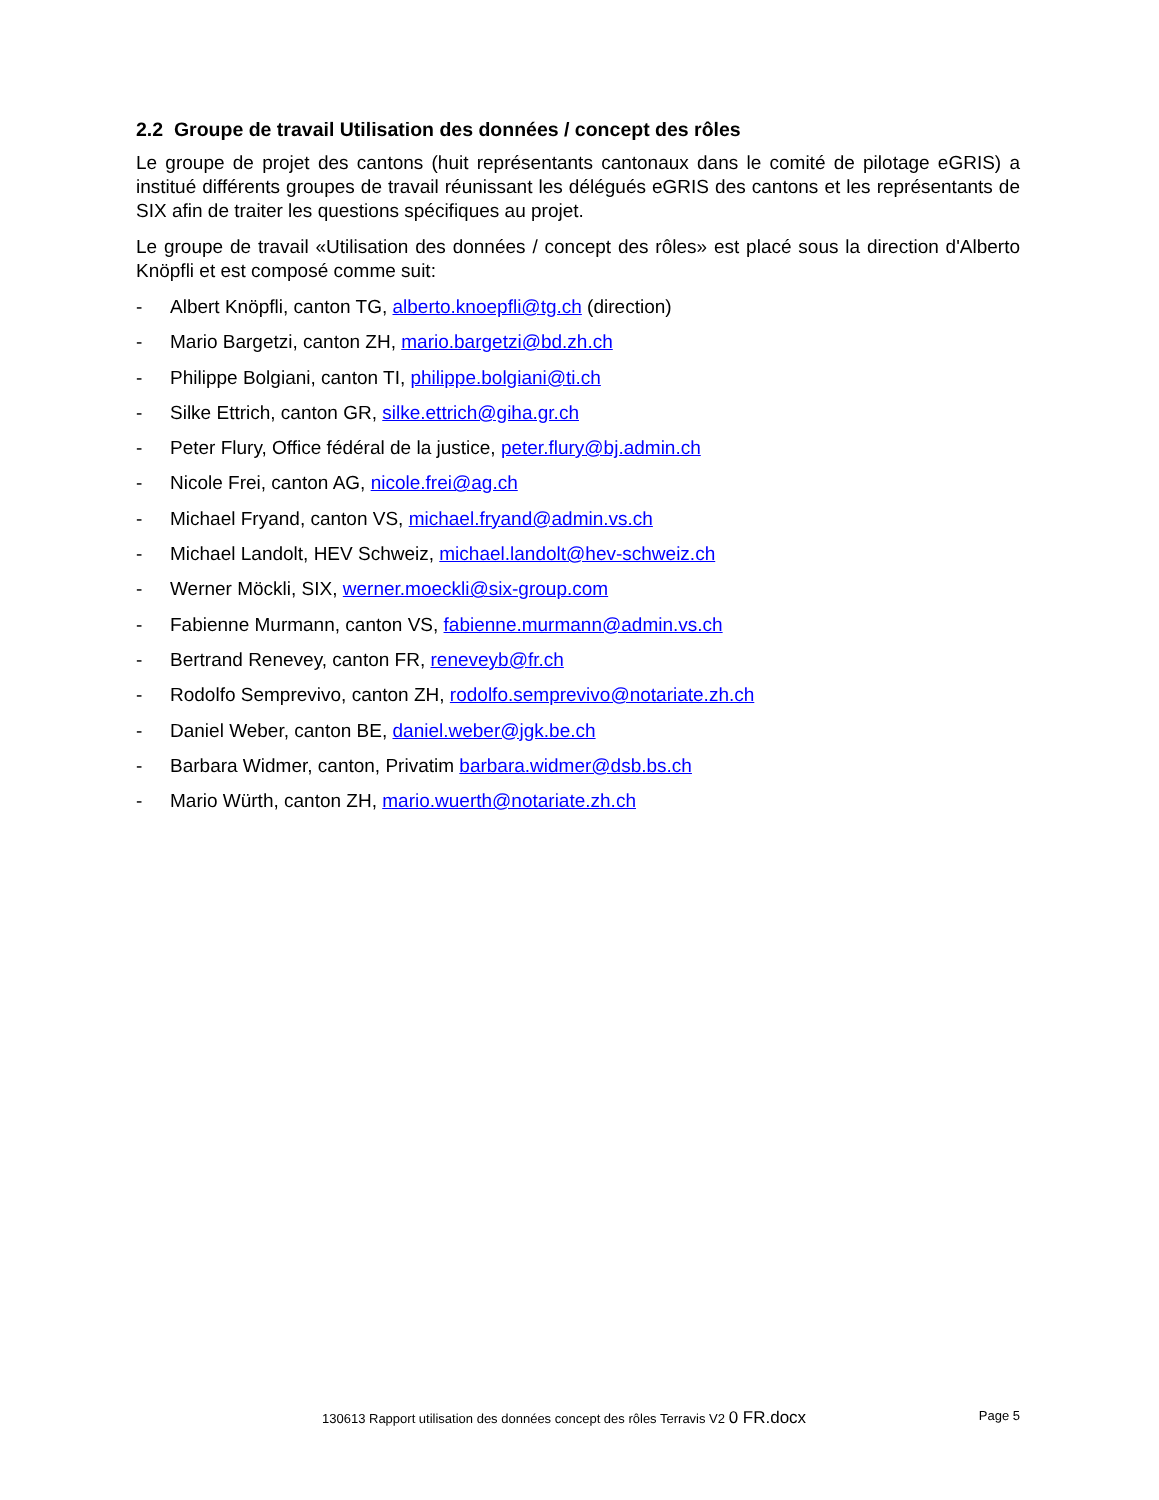2.2 Groupe de travail Utilisation des données / concept des rôles
Le groupe de projet des cantons (huit représentants cantonaux dans le comité de pilotage eGRIS) a institué différents groupes de travail réunissant les délégués eGRIS des cantons et les représentants de SIX afin de traiter les questions spécifiques au projet.
Le groupe de travail «Utilisation des données / concept des rôles» est placé sous la direction d'Alberto Knöpfli et est composé comme suit:
- Albert Knöpfli, canton TG, alberto.knoepfli@tg.ch (direction)
- Mario Bargetzi, canton ZH, mario.bargetzi@bd.zh.ch
- Philippe Bolgiani, canton TI, philippe.bolgiani@ti.ch
- Silke Ettrich, canton GR, silke.ettrich@giha.gr.ch
- Peter Flury, Office fédéral de la justice, peter.flury@bj.admin.ch
- Nicole Frei, canton AG, nicole.frei@ag.ch
- Michael Fryand, canton VS, michael.fryand@admin.vs.ch
- Michael Landolt, HEV Schweiz, michael.landolt@hev-schweiz.ch
- Werner Möckli, SIX, werner.moeckli@six-group.com
- Fabienne Murmann, canton VS, fabienne.murmann@admin.vs.ch
- Bertrand Renevey, canton FR, reneveyb@fr.ch
- Rodolfo Semprevivo, canton ZH, rodolfo.semprevivo@notariate.zh.ch
- Daniel Weber, canton BE, daniel.weber@jgk.be.ch
- Barbara Widmer, canton, Privatim barbara.widmer@dsb.bs.ch
- Mario Würth, canton ZH, mario.wuerth@notariate.zh.ch
130613 Rapport utilisation des données concept des rôles Terravis V2 0 FR.docx Page 5